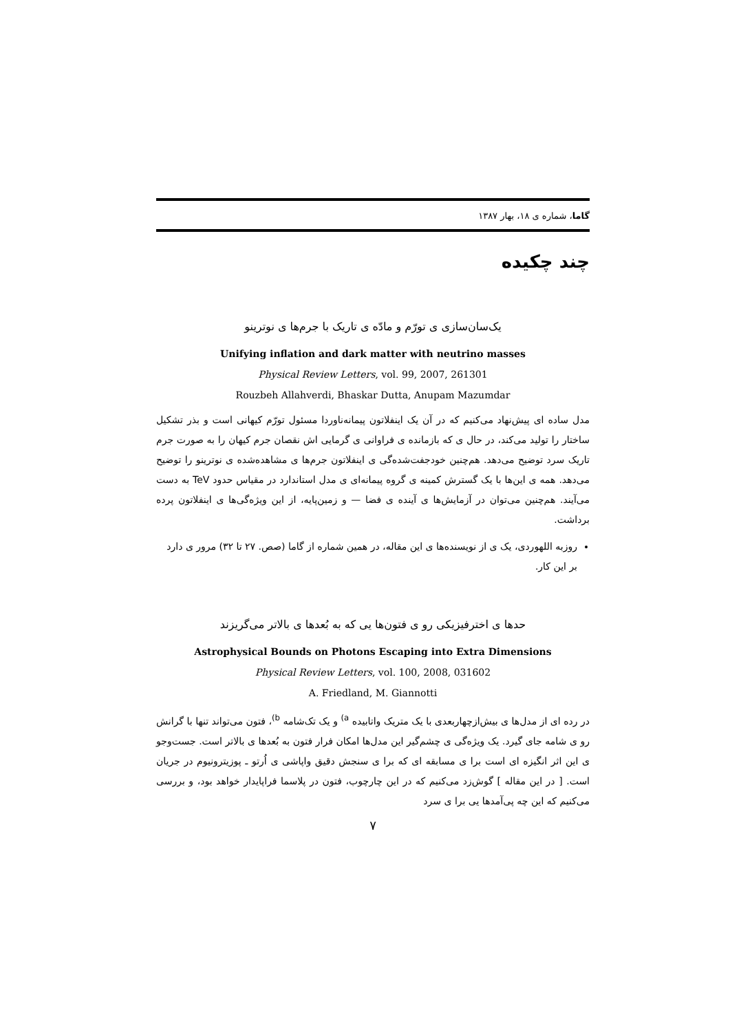گاما، شماره ی ۱۸، بهار ۱۳۸۷
چند چکیده
یک‌سان‌سازی ی تورّم و مادّه ی تاریک با جرم‌ها ی نوترینو
Unifying inflation and dark matter with neutrino masses
Physical Review Letters, vol. 99, 2007, 261301
Rouzbeh Allahverdi, Bhaskar Dutta, Anupam Mazumdar
مدل ساده ای پیش‌نهاد می‌کنیم که در آن یک اینفلاتون پیمانه‌ناوردا مسئول تورّم کیهانی است و بذر تشکیل ساختار را تولید می‌کند، در حال ی که بازمانده ی فراوانی ی گرمایی اش نقصان جرم کیهان را به صورت جرم تاریک سرد توضیح می‌دهد. هم‌چنین خودجفت‌شده‌گی ی اینفلاتون جرم‌ها ی مشاهده‌شده ی نوترینو را توضیح می‌دهد. همه ی این‌ها با یک گسترش کمینه ی گروه پیمانه‌ای ی مدل استاندارد در مقیاس حدود TeV به دست می‌آیند. هم‌چنین می‌توان در آزمایش‌ها ی آینده ی فضا — و زمین‌پایه، از این ویژه‌گی‌ها ی اینفلاتون پرده برداشت.
روزبه اللهوردی، یک ی از نویسنده‌ها ی این مقاله، در همین شماره از گاما (صص. ۲۷ تا ۳۲) مرور ی دارد بر این کار.
حدها ی اخترفیزیکی رو ی فتون‌ها یی که به بُعدها ی بالاتر می‌گریزند
Astrophysical Bounds on Photons Escaping into Extra Dimensions
Physical Review Letters, vol. 100, 2008, 031602
A. Friedland, M. Giannotti
در رده ای از مدل‌ها ی بیش‌ازچهاربعدی با یک متریک واتابیده <sup>a)</sup> و یک تک‌شامه <sup>b)</sup>، فتون می‌تواند تنها با گرانش رو ی شامه جای گیرد. یک ویژه‌گی ی چشم‌گیر این مدل‌ها امکان فرار فتون به بُعدها ی بالاتر است. جست‌وجو ی این اثر انگیزه ای است برا ی مسابقه ای که برا ی سنجش دقیق واپاشی ی اُرتو ـ پوزیترونیوم در جریان است. [ در این مقاله ] گوش‌زد می‌کنیم که در این چارچوب، فتون در پلاسما فراپایدار خواهد بود، و بررسی می‌کنیم که این چه پی‌آمدها یی برا ی سرد
۷